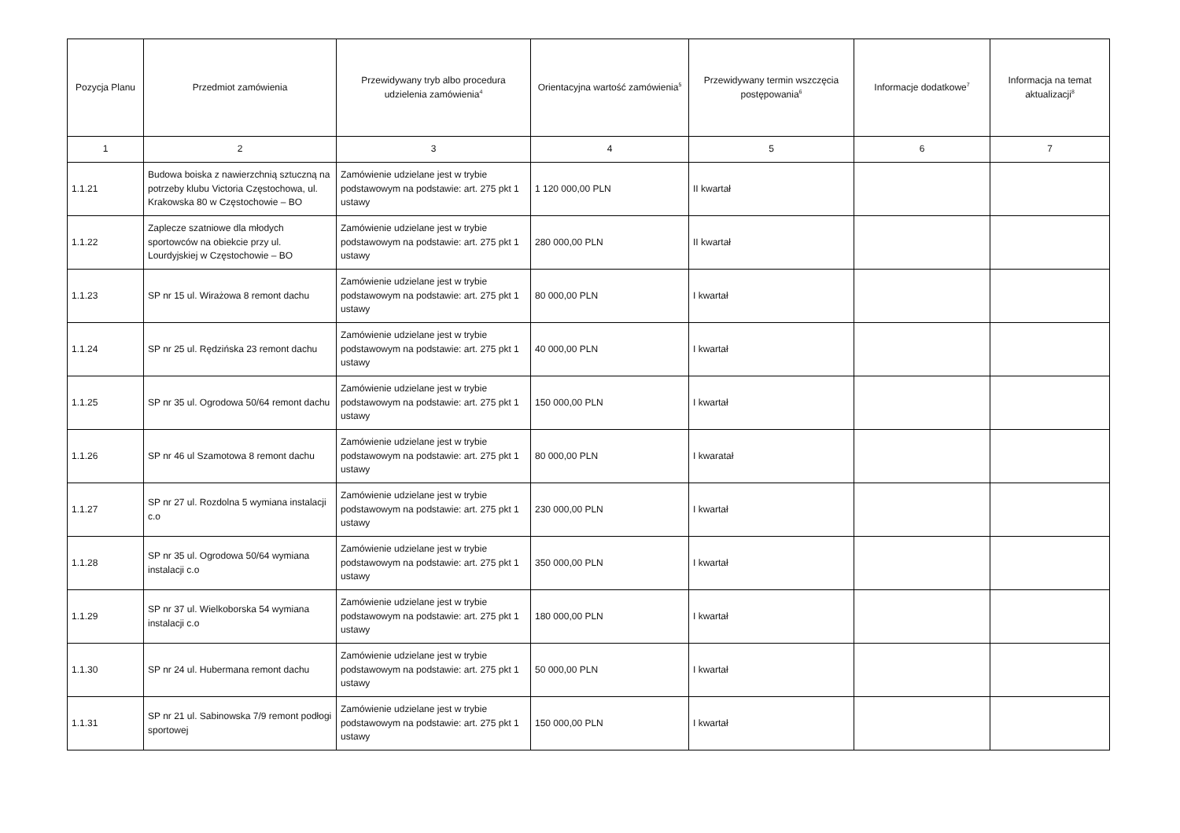| Pozycja Planu | Przedmiot zamówienia | Przewidywany tryb albo procedura udzielenia zamówienia<sup>4</sup> | Orientacyjna wartość zamówienia<sup>5</sup> | Przewidywany termin wszczęcia postępowania<sup>6</sup> | Informacje dodatkowe<sup>7</sup> | Informacja na temat aktualizacji<sup>8</sup> |
| --- | --- | --- | --- | --- | --- | --- |
| 1 | 2 | 3 | 4 | 5 | 6 | 7 |
| 1.1.21 | Budowa boiska z nawierzchnią sztuczną na potrzeby klubu Victoria Częstochowa, ul. Krakowska 80 w Częstochowie – BO | Zamówienie udzielane jest w trybie podstawowym na podstawie: art. 275 pkt 1 ustawy | 1 120 000,00 PLN | II kwartał | | |
| 1.1.22 | Zaplecze szatniowe dla młodych sportowców na obiekcie przy ul. Lourdyjskiej w Częstochowie – BO | Zamówienie udzielane jest w trybie podstawowym na podstawie: art. 275 pkt 1 ustawy | 280 000,00 PLN | II kwartał | | |
| 1.1.23 | SP nr 15 ul. Wirażowa 8 remont dachu | Zamówienie udzielane jest w trybie podstawowym na podstawie: art. 275 pkt 1 ustawy | 80 000,00 PLN | I kwartał | | |
| 1.1.24 | SP nr 25 ul. Rędzińska 23 remont dachu | Zamówienie udzielane jest w trybie podstawowym na podstawie: art. 275 pkt 1 ustawy | 40 000,00 PLN | I kwartał | | |
| 1.1.25 | SP nr 35 ul. Ogrodowa 50/64 remont dachu | Zamówienie udzielane jest w trybie podstawowym na podstawie: art. 275 pkt 1 ustawy | 150 000,00 PLN | I kwartał | | |
| 1.1.26 | SP nr 46 ul Szamotowa 8 remont dachu | Zamówienie udzielane jest w trybie podstawowym na podstawie: art. 275 pkt 1 ustawy | 80 000,00 PLN | I kwaratał | | |
| 1.1.27 | SP nr 27 ul. Rozdolna 5 wymiana instalacji c.o | Zamówienie udzielane jest w trybie podstawowym na podstawie: art. 275 pkt 1 ustawy | 230 000,00 PLN | I kwartał | | |
| 1.1.28 | SP nr 35 ul. Ogrodowa 50/64 wymiana instalacji c.o | Zamówienie udzielane jest w trybie podstawowym na podstawie: art. 275 pkt 1 ustawy | 350 000,00 PLN | I kwartał | | |
| 1.1.29 | SP nr 37 ul. Wielkoborska 54 wymiana instalacji c.o | Zamówienie udzielane jest w trybie podstawowym na podstawie: art. 275 pkt 1 ustawy | 180 000,00 PLN | I kwartał | | |
| 1.1.30 | SP nr 24 ul. Hubermana remont dachu | Zamówienie udzielane jest w trybie podstawowym na podstawie: art. 275 pkt 1 ustawy | 50 000,00 PLN | I kwartał | | |
| 1.1.31 | SP nr 21 ul. Sabinowska 7/9 remont podłogi sportowej | Zamówienie udzielane jest w trybie podstawowym na podstawie: art. 275 pkt 1 ustawy | 150 000,00 PLN | I kwartał | | |